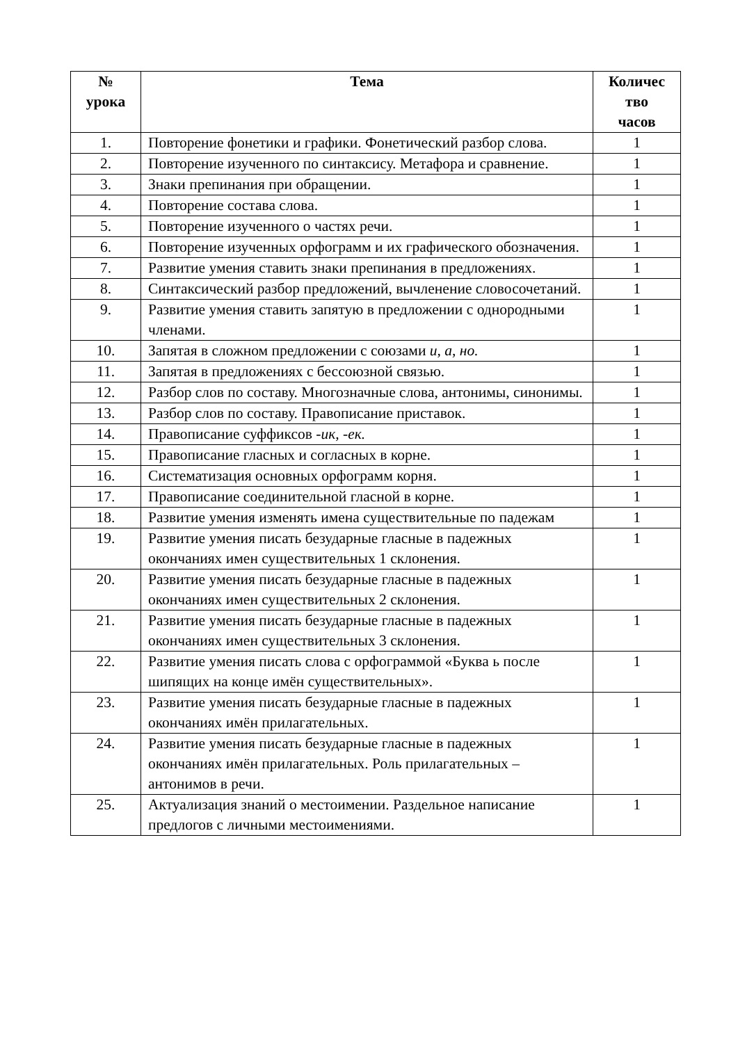| № урока | Тема | Количес тво часов |
| --- | --- | --- |
| 1. | Повторение фонетики и графики. Фонетический разбор слова. | 1 |
| 2. | Повторение изученного по синтаксису. Метафора и сравнение. | 1 |
| 3. | Знаки препинания при обращении. | 1 |
| 4. | Повторение состава слова. | 1 |
| 5. | Повторение изученного о частях речи. | 1 |
| 6. | Повторение изученных орфограмм и их графического обозначения. | 1 |
| 7. | Развитие умения ставить знаки препинания в предложениях. | 1 |
| 8. | Синтаксический разбор предложений, вычленение словосочетаний. | 1 |
| 9. | Развитие умения ставить запятую в предложении с однородными членами. | 1 |
| 10. | Запятая в сложном предложении с союзами и, а, но. | 1 |
| 11. | Запятая в предложениях с бессоюзной связью. | 1 |
| 12. | Разбор слов по составу. Многозначные слова, антонимы, синонимы. | 1 |
| 13. | Разбор слов по составу. Правописание приставок. | 1 |
| 14. | Правописание суффиксов -ик, -ек. | 1 |
| 15. | Правописание гласных и согласных в корне. | 1 |
| 16. | Систематизация основных орфограмм корня. | 1 |
| 17. | Правописание соединительной гласной в корне. | 1 |
| 18. | Развитие умения изменять имена существительные по падежам | 1 |
| 19. | Развитие умения писать безударные гласные в падежных окончаниях имен существительных 1 склонения. | 1 |
| 20. | Развитие умения писать безударные гласные в падежных окончаниях имен существительных 2 склонения. | 1 |
| 21. | Развитие умения писать безударные гласные в падежных окончаниях имен существительных 3 склонения. | 1 |
| 22. | Развитие умения писать слова с орфограммой «Буква ь после шипящих на конце имён существительных». | 1 |
| 23. | Развитие умения писать безударные гласные в падежных окончаниях имён прилагательных. | 1 |
| 24. | Развитие умения писать безударные гласные в падежных окончаниях имён прилагательных. Роль прилагательных – антонимов в речи. | 1 |
| 25. | Актуализация знаний о местоимении. Раздельное написание предлогов с личными местоимениями. | 1 |